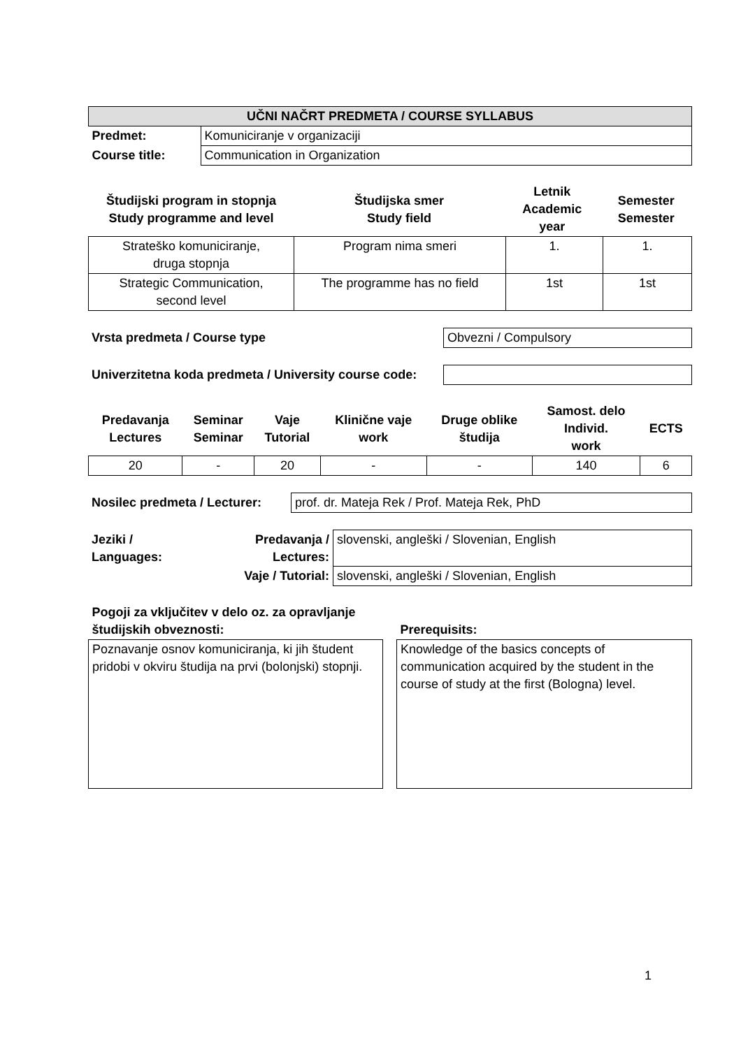| UČNI NAČRT PREDMETA / COURSE SYLLABUS | |
| Predmet: | Komuniciranje v organizaciji |
| Course title: | Communication in Organization |
| Študijski program in stopnja Study programme and level | Študijska smer Study field | Letnik Academic year | Semester Semester |
| --- | --- | --- | --- |
| Strateško komuniciranje, druga stopnja | Program nima smeri | 1. | 1. |
| Strategic Communication, second level | The programme has no field | 1st | 1st |
| Vrsta predmeta / Course type | Obvezni / Compulsory |
| Univerzitetna koda predmeta / University course code: | |
| Predavanja Lectures | Seminar Seminar | Vaje Tutorial | Klinične vaje work | Druge oblike študija | Samost. delo Individ. work | ECTS |
| --- | --- | --- | --- | --- | --- | --- |
| 20 | - | 20 | - | - | 140 | 6 |
| Nosilec predmeta / Lecturer: | prof. dr. Mateja Rek / Prof. Mateja Rek, PhD |
| Jeziki / Languages: | Predavanja / Lectures: | slovenski, angleški / Slovenian, English |
| | Vaje / Tutorial: | slovenski, angleški / Slovenian, English |
| Pogoji za vključitev v delo oz. za opravljanje študijskih obveznosti: | | Prerequisits: |
| Poznavanje osnov komuniciranja, ki jih študent pridobi v okviru študija na prvi (bolonjski) stopnji. | | Knowledge of the basics concepts of communication acquired by the student in the course of study at the first (Bologna) level. |
1